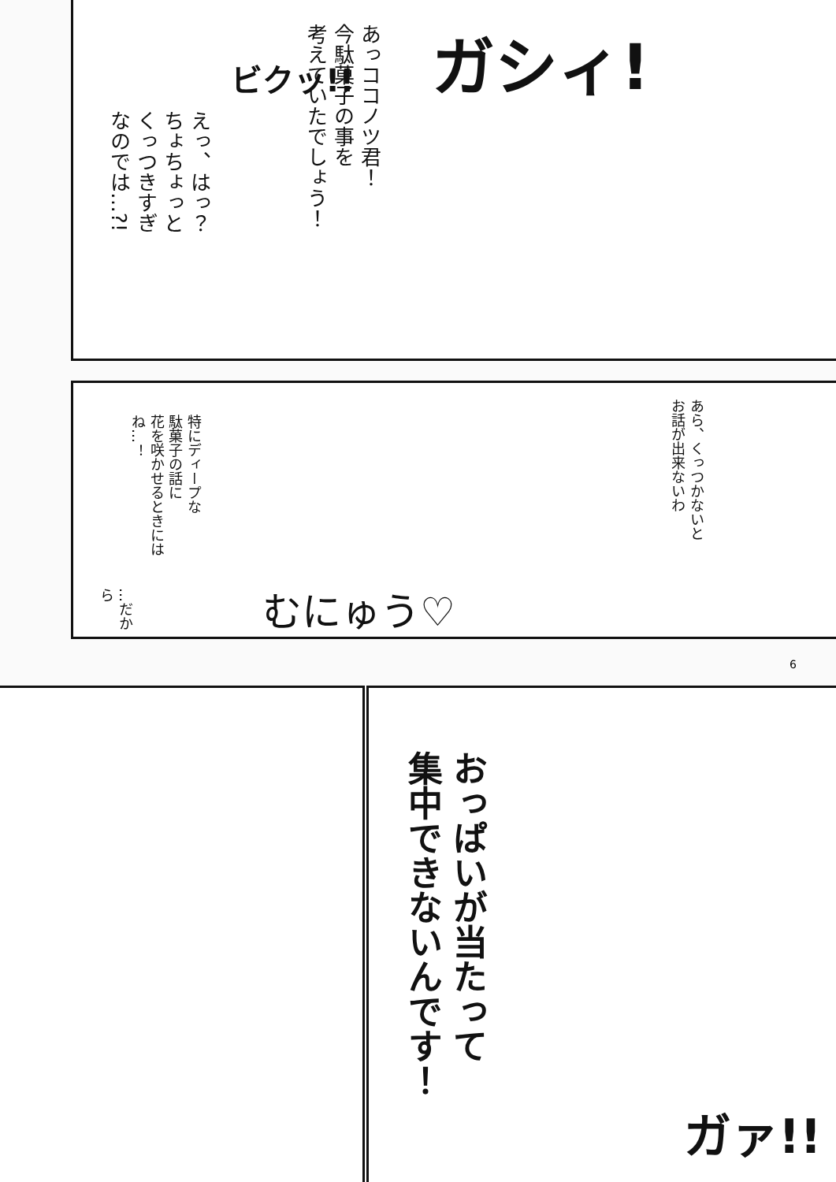ガシィ!
ビクッ!!
あっココノツ君！
今駄菓子の事を
考えていたでしょう！
えっ、はっ？
ちょちょっと
くっつきすぎ
なのでは…?!
あら、くっつかないと
お話が出来ないわ
特にディープな
駄菓子の話に
花を咲かせるときには
ね…！
…だから
むにゅう♡
6
おっぱいが当たって
集中できないんです！
ガァ!!